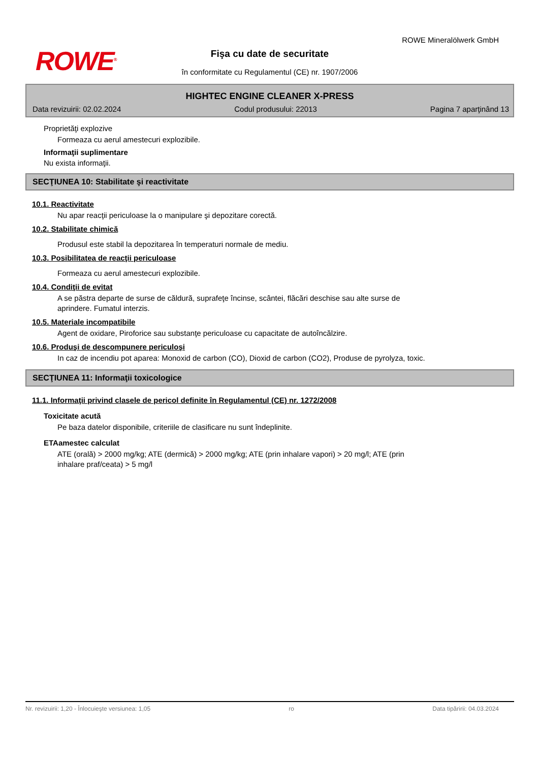ROWE<sup>®</sup>
ROWE Mineralölwerk GmbH
Fişa cu date de securitate
în conformitate cu Regulamentul (CE) nr. 1907/2006
HIGHTEC ENGINE CLEANER X-PRESS
Data revizuirii: 02.02.2024 Codul produsului: 22013 Pagina 7 aparţinând 13
Proprietăţi explozive
Formeaza cu aerul amestecuri explozibile.
Informaţii suplimentare
Nu exista informaţii.
SECŢIUNEA 10: Stabilitate şi reactivitate
10.1. Reactivitate
Nu apar reacţii periculoase la o manipulare şi depozitare corectă.
10.2. Stabilitate chimică
Produsul este stabil la depozitarea în temperaturi normale de mediu.
10.3. Posibilitatea de reacţii periculoase
Formeaza cu aerul amestecuri explozibile.
10.4. Condiţii de evitat
A se păstra departe de surse de căldură, suprafeţe încinse, scântei, flăcări deschise sau alte surse de
aprindere. Fumatul interzis.
10.5. Materiale incompatibile
Agent de oxidare, Piroforice sau substanţe periculoase cu capacitate de autoîncălzire.
10.6. Produşi de descompunere periculoşi
In caz de incendiu pot aparea: Monoxid de carbon (CO), Dioxid de carbon (CO2), Produse de pyrolyza, toxic.
SECŢIUNEA 11: Informaţii toxicologice
11.1. Informaţii privind clasele de pericol definite în Regulamentul (CE) nr. 1272/2008
Toxicitate acută
Pe baza datelor disponibile, criteriile de clasificare nu sunt îndeplinite.
ETAamestec calculat
ATE (orală) > 2000 mg/kg; ATE (dermică) > 2000 mg/kg; ATE (prin inhalare vapori) > 20 mg/l; ATE (prin
inhalare praf/ceata) > 5 mg/l
Nr. revizuirii: 1,20 - Înlocuieşte versiunea: 1,05 ro Data tipăririi: 04.03.2024